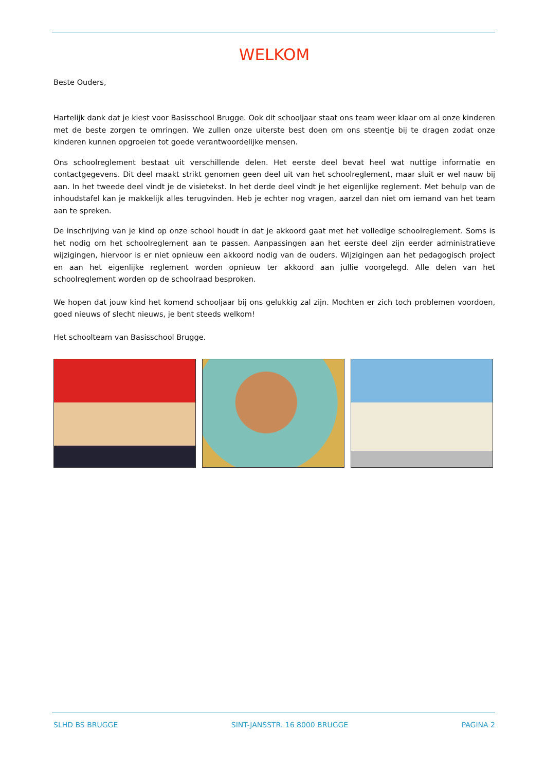WELKOM
Beste Ouders,
Hartelijk dank dat je kiest voor Basisschool Brugge. Ook dit schooljaar staat ons team weer klaar om al onze kinderen met de beste zorgen te omringen. We zullen onze uiterste best doen om ons steentje bij te dragen zodat onze kinderen kunnen opgroeien tot goede verantwoordelijke mensen.
Ons schoolreglement bestaat uit verschillende delen. Het eerste deel bevat heel wat nuttige informatie en contactgegevens. Dit deel maakt strikt genomen geen deel uit van het schoolreglement, maar sluit er wel nauw bij aan. In het tweede deel vindt je de visietekst. In het derde deel vindt je het eigenlijke reglement. Met behulp van de inhoudstafel kan je makkelijk alles terugvinden. Heb je echter nog vragen, aarzel dan niet om iemand van het team aan te spreken.
De inschrijving van je kind op onze school houdt in dat je akkoord gaat met het volledige schoolreglement. Soms is het nodig om het schoolreglement aan te passen. Aanpassingen aan het eerste deel zijn eerder administratieve wijzigingen, hiervoor is er niet opnieuw een akkoord nodig van de ouders. Wijzigingen aan het pedagogisch project en aan het eigenlijke reglement worden opnieuw ter akkoord aan jullie voorgelegd. Alle delen van het schoolreglement worden op de schoolraad besproken.
We hopen dat jouw kind het komend schooljaar bij ons gelukkig zal zijn. Mochten er zich toch problemen voordoen, goed nieuws of slecht nieuws, je bent steeds welkom!
Het schoolteam van Basisschool Brugge.
SLHD BS BRUGGE SINT-JANSSTR. 16 8000 BRUGGE PAGINA 2